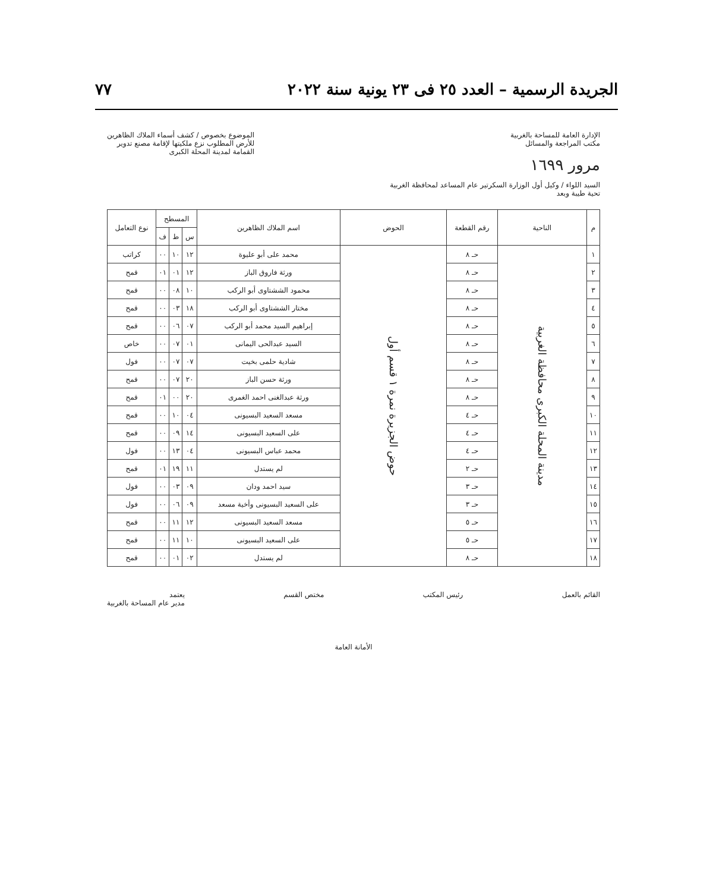الجريدة الرسمية – العدد ٢٥ فى ٢٣ يونية سنة ٢٠٢٢ ٧٧
الإدارة العامة للمساحة بالغربية
مكتب المراجعة والمسائل
مرور ١٦٩٩
الموضوع بخصوص / كشف أسماء الملاك الظاهرين
للأرض المطلوب نزع ملكيتها لإقامة مصنع تدوير
القمامة لمدينة المحلة الكبرى
السيد اللواء / وكيل أول الوزارة السكرتير عام المساعد لمحافظة الغربية
تحية طيبة وبعد
| م | الناحية | رقم القطعة | الحوض | اسم الملاك الظاهرين | المسطح | | | نوع التعامل |
| --- | --- | --- | --- | --- | --- | --- | --- | --- |
| | | | | | س | ط | ف | |
| ١ | مدينة المحلة الكبرى محافظة الغربية | حـ ٨ | حوض الجزيرة نمرة ١ قسم أول | محمد على أبو عليوة | ١٢ | ١٠ | ٠٠ | كراتب |
| ٢ | | حـ ٨ | | ورثة فاروق الباز | ١٢ | ٠١ | ٠١ | قمح |
| ٣ | | حـ ٨ | | محمود الششتاوى أبو الركب | ١٠ | ٠٨ | ٠٠ | قمح |
| ٤ | | حـ ٨ | | مختار الششتاوى أبو الركب | ١٨ | ٠٣ | ٠٠ | قمح |
| ٥ | | حـ ٨ | | إبراهيم السيد محمد أبو الركب | ٠٧ | ٠٦ | ٠٠ | قمح |
| ٦ | | حـ ٨ | | السيد عبدالحى اليمانى | ٠١ | ٠٧ | ٠٠ | خاص |
| ٧ | | حـ ٨ | | شادية حلمى بخيت | ٠٧ | ٠٧ | ٠٠ | فول |
| ٨ | | حـ ٨ | | ورثة حسن الباز | ٢٠ | ٠٧ | ٠٠ | قمح |
| ٩ | | حـ ٨ | | ورثة عبدالغنى احمد الغمرى | ٢٠ | ٠٠ | ٠١ | قمح |
| ١٠ | | حـ ٤ | | مسعد السعيد البسيونى | ٠٤ | ١٠ | ٠٠ | قمح |
| ١١ | | حـ ٤ | | على السعيد البسيونى | ١٤ | ٠٩ | ٠٠ | قمح |
| ١٢ | | حـ ٤ | | محمد عباس البسيونى | ٠٤ | ١٣ | ٠٠ | فول |
| ١٣ | | حـ ٢ | | لم يستدل | ١١ | ١٩ | ٠١ | قمح |
| ١٤ | | حـ ٣ | | سيد احمد ودان | ٠٩ | ٠٣ | ٠٠ | فول |
| ١٥ | | حـ ٣ | | على السعيد البسيونى وأخية مسعد | ٠٩ | ٠٦ | ٠٠ | فول |
| ١٦ | | حـ ٥ | | مسعد السعيد البسيونى | ١٢ | ١١ | ٠٠ | قمح |
| ١٧ | | حـ ٥ | | على السعيد البسيونى | ١٠ | ١١ | ٠٠ | قمح |
| ١٨ | | حـ ٨ | | لم يستدل | ٠٢ | ٠١ | ٠٠ | قمح |
القائم بالعمل رئيس المكتب مختص القسم يعتمد
مدير عام المساحة بالغربية
الأمانة العامة